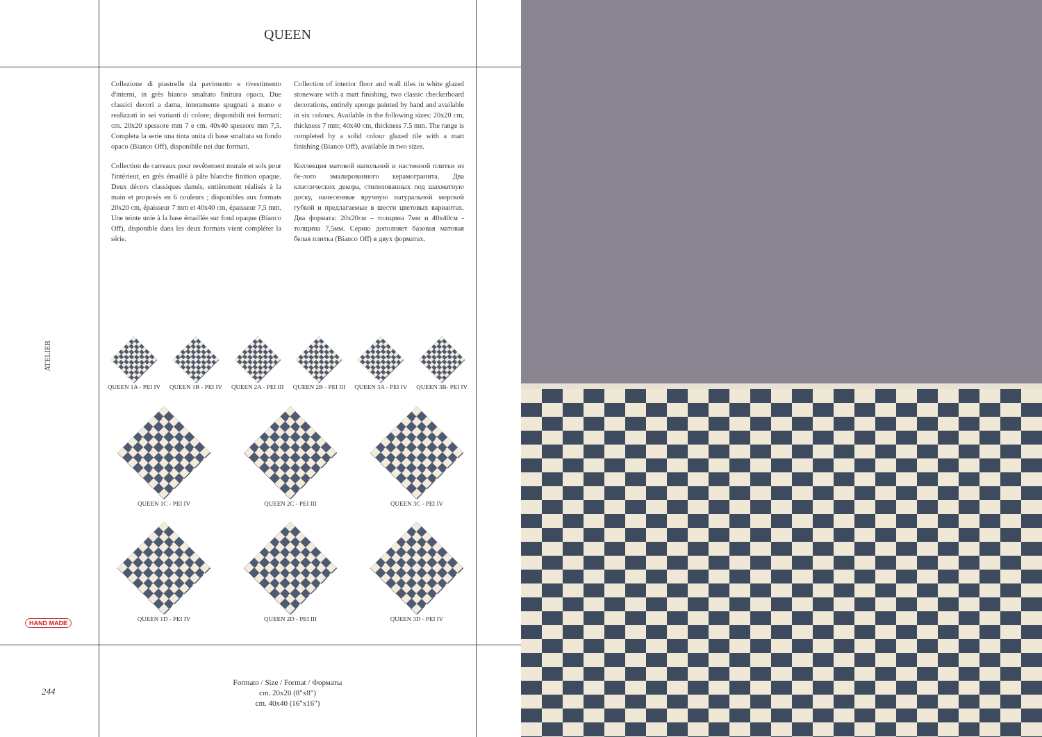QUEEN
Collezione di piastrelle da pavimento e rivestimento d'interni, in grès bianco smaltato finitura opaca. Due classici decori a dama, interamente spugnati a mano e realizzati in sei varianti di colore; disponibili nei formati: cm. 20x20 spessore mm 7 e cm. 40x40 spessore mm 7,5. Completa la serie una tinta unita di base smaltata su fondo opaco (Bianco Off), disponibile nei due formati.
Collection de carreaux pour revêtement murale et sols pour l'intérieur, en grès émaillé à pâte blanche finition opaque. Deux décors classiques damés, entièrement réalisés à la main et proposés en 6 couleurs ; disponibles aux formats 20x20 cm, épaisseur 7 mm et 40x40 cm, épaisseur 7,5 mm. Une teinte unie à la base émaillée sur fond opaque (Bianco Off), disponible dans les deux formats vient compléter la série.
Collection of interior floor and wall tiles in white glazed stoneware with a matt finishing, two classic checkerboard decorations, entirely sponge painted by hand and available in six colours. Available in the following sizes: 20x20 cm, thickness 7 mm; 40x40 cm, thickness 7.5 mm. The range is completed by a solid colour glazed tile with a matt finishing (Bianco Off), available in two sizes.
Коллекция матовой напольной и настенной плитки из бе-лого эмалированного керамогранита. Два классических декора, стилизованных под шахматную доску, нанесенные вручную натуральной морской губкой и предлагаемые в шести цветовых вариантах. Два формата: 20x20см – толщина 7мм и 40x40см - толщина 7,5мм. Серию дополняет базовая матовая белая плитка (Bianco Off) в двух форматах.
ATELIER
QUEEN 1A - PEI IV QUEEN 1B - PEI IV QUEEN 2A - PEI III QUEEN 2B - PEI III QUEEN 3A - PEI IV QUEEN 3B- PEI IV
QUEEN 1C - PEI IV QUEEN 2C - PEI III QUEEN 3C - PEI IV
QUEEN 1D - PEI IV QUEEN 2D - PEI III QUEEN 3D - PEI IV
HAND MADE
244
Formato / Size / Format / Форматы
cm. 20x20 (8"x8")
cm. 40x40 (16"x16")